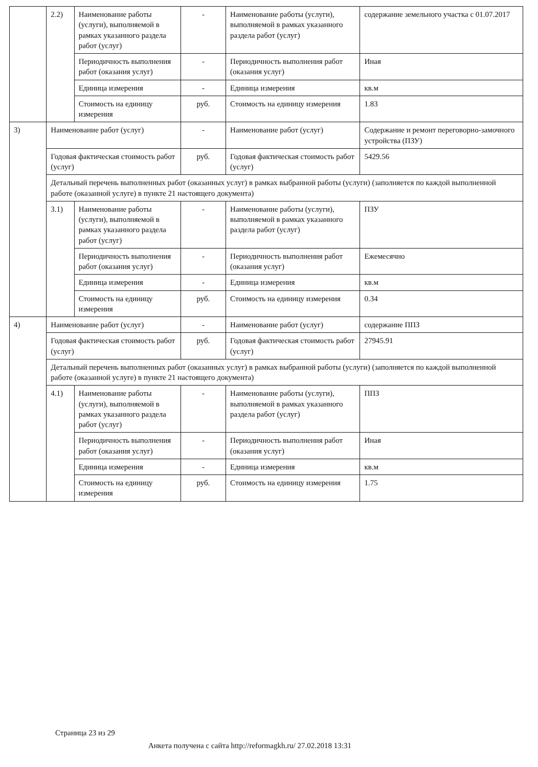| | 2.2) | Наименование работы (услуги), выполняемой в рамках указанного раздела работ (услуг) | - | Наименование работы (услуги), выполняемой в рамках указанного раздела работ (услуг) | содержание земельного участка с 01.07.2017 |
| | | Периодичность выполнения работ (оказания услуг) | - | Периодичность выполнения работ (оказания услуг) | Иная |
| | | Единица измерения | - | Единица измерения | кв.м |
| | | Стоимость на единицу измерения | руб. | Стоимость на единицу измерения | 1.83 |
| 3) | Наименование работ (услуг) | | - | Наименование работ (услуг) | Содержание и ремонт переговорно-замочного устройства (ПЗУ) |
| | Годовая фактическая стоимость работ (услуг) | | руб. | Годовая фактическая стоимость работ (услуг) | 5429.56 |
| | Детальный перечень выполненных работ (оказанных услуг) в рамках выбранной работы (услуги) (заполняется по каждой выполненной работе (оказанной услуге) в пункте 21 настоящего документа) | | | | |
| | 3.1) | Наименование работы (услуги), выполняемой в рамках указанного раздела работ (услуг) | - | Наименование работы (услуги), выполняемой в рамках указанного раздела работ (услуг) | ПЗУ |
| | | Периодичность выполнения работ (оказания услуг) | - | Периодичность выполнения работ (оказания услуг) | Ежемесячно |
| | | Единица измерения | - | Единица измерения | кв.м |
| | | Стоимость на единицу измерения | руб. | Стоимость на единицу измерения | 0.34 |
| 4) | Наименование работ (услуг) | | - | Наименование работ (услуг) | содержание ППЗ |
| | Годовая фактическая стоимость работ (услуг) | | руб. | Годовая фактическая стоимость работ (услуг) | 27945.91 |
| | Детальный перечень выполненных работ (оказанных услуг) в рамках выбранной работы (услуги) (заполняется по каждой выполненной работе (оказанной услуге) в пункте 21 настоящего документа) | | | | |
| | 4.1) | Наименование работы (услуги), выполняемой в рамках указанного раздела работ (услуг) | - | Наименование работы (услуги), выполняемой в рамках указанного раздела работ (услуг) | ППЗ |
| | | Периодичность выполнения работ (оказания услуг) | - | Периодичность выполнения работ (оказания услуг) | Иная |
| | | Единица измерения | - | Единица измерения | кв.м |
| | | Стоимость на единицу измерения | руб. | Стоимость на единицу измерения | 1.75 |
Страница 23 из 29
Анкета получена с сайта http://reformagkh.ru/ 27.02.2018 13:31